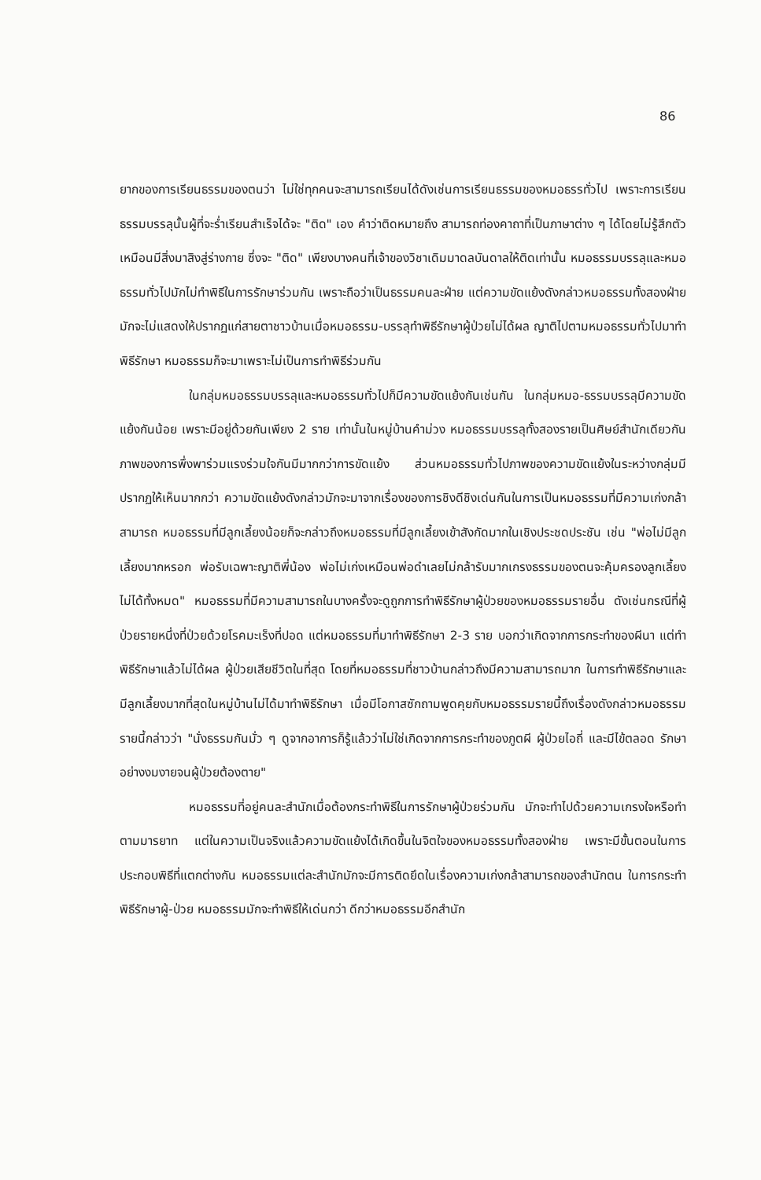86
ยากของการเรียนธรรมของตนว่า ไม่ใช่ทุกคนจะสามารถเรียนได้ดังเช่นการเรียนธรรมของหมอธรรทั่วไป เพราะการเรียนธรรมบรรลุนั้นผู้ที่จะร่ำเรียนสำเร็จได้จะ "ติด" เอง คำว่าติดหมายถึง สามารถท่องคาถาที่เป็นภาษาต่าง ๆ ได้โดยไม่รู้สึกตัว เหมือนมีสิ่งมาสิงสู่ร่างกาย ซึ่งจะ "ติด" เพียงบางคนที่เจ้าของวิชาเดิมมาดลบันดาลให้ติดเท่านั้น หมอธรรมบรรลุและหมอธรรมทั่วไปมักไม่ทำพิธีในการรักษาร่วมกัน เพราะถือว่าเป็นธรรมคนละฝ่าย แต่ความขัดแย้งดังกล่าวหมอธรรมทั้งสองฝ่ายมักจะไม่แสดงให้ปรากฏแก่สายตาชาวบ้านเมื่อหมอธรรม-บรรลุทำพิธีรักษาผู้ป่วยไม่ได้ผล ญาติไปตามหมอธรรมทั่วไปมาทำพิธีรักษา หมอธรรมก็จะมาเพราะไม่เป็นการทำพิธีร่วมกัน
ในกลุ่มหมอธรรมบรรลุและหมอธรรมทั่วไปก็มีความขัดแย้งกันเช่นกัน ในกลุ่มหมอ-ธรรมบรรลุมีความขัดแย้งกันน้อย เพราะมีอยู่ด้วยกันเพียง 2 ราย เท่านั้นในหมู่บ้านคำม่วง หมอธรรมบรรลุทั้งสองรายเป็นศิษย์สำนักเดียวกัน ภาพของการพึ่งพาร่วมแรงร่วมใจกันมีมากกว่าการขัดแย้ง ส่วนหมอธรรมทั่วไปภาพของความขัดแย้งในระหว่างกลุ่มมีปรากฏให้เห็นมากกว่า ความขัดแย้งดังกล่าวมักจะมาจากเรื่องของการชิงดีชิงเด่นกันในการเป็นหมอธรรมที่มีความเก่งกล้าสามารถ หมอธรรมที่มีลูกเลี้ยงน้อยก็จะกล่าวถึงหมอธรรมที่มีลูกเลี้ยงเข้าสังกัดมากในเชิงประชดประชัน เช่น "พ่อไม่มีลูกเลี้ยงมากหรอก พ่อรับเฉพาะญาติพี่น้อง พ่อไม่เก่งเหมือนพ่อดำเลยไม่กล้ารับมากเกรงธรรมของตนจะคุ้มครองลูกเลี้ยงไม่ได้ทั้งหมด" หมอธรรมที่มีความสามารถในบางครั้งจะดูถูกการทำพิธีรักษาผู้ป่วยของหมอธรรมรายอื่น ดังเช่นกรณีที่ผู้ป่วยรายหนึ่งที่ป่วยด้วยโรคมะเร็งที่ปอด แต่หมอธรรมที่มาทำพิธีรักษา 2-3 ราย บอกว่าเกิดจากการกระทำของผีนา แต่ทำพิธีรักษาแล้วไม่ได้ผล ผู้ป่วยเสียชีวิตในที่สุด โดยที่หมอธรรมที่ชาวบ้านกล่าวถึงมีความสามารถมาก ในการทำพิธีรักษาและมีลูกเลี้ยงมากที่สุดในหมู่บ้านไม่ได้มาทำพิธีรักษา เมื่อมีโอกาสซักถามพูดคุยกับหมอธรรมรายนี้ถึงเรื่องดังกล่าวหมอธรรมรายนี้กล่าวว่า "นั่งธรรมกันมั่ว ๆ ดูจากอาการก็รู้แล้วว่าไม่ใช่เกิดจากการกระทำของภูตผี ผู้ป่วยไอถี่ และมีไข้ตลอด รักษาอย่างงมงายจนผู้ป่วยต้องตาย"
หมอธรรมที่อยู่คนละสำนักเมื่อต้องกระทำพิธีในการรักษาผู้ป่วยร่วมกัน มักจะทำไปด้วยความเกรงใจหรือทำตามมารยาท แต่ในความเป็นจริงแล้วความขัดแย้งได้เกิดขึ้นในจิตใจของหมอธรรมทั้งสองฝ่าย เพราะมีขั้นตอนในการประกอบพิธีที่แตกต่างกัน หมอธรรมแต่ละสำนักมักจะมีการติดยึดในเรื่องความเก่งกล้าสามารถของสำนักตน ในการกระทำพิธีรักษาผู้-ป่วย หมอธรรมมักจะทำพิธีให้เด่นกว่า ดีกว่าหมอธรรมอีกสำนัก